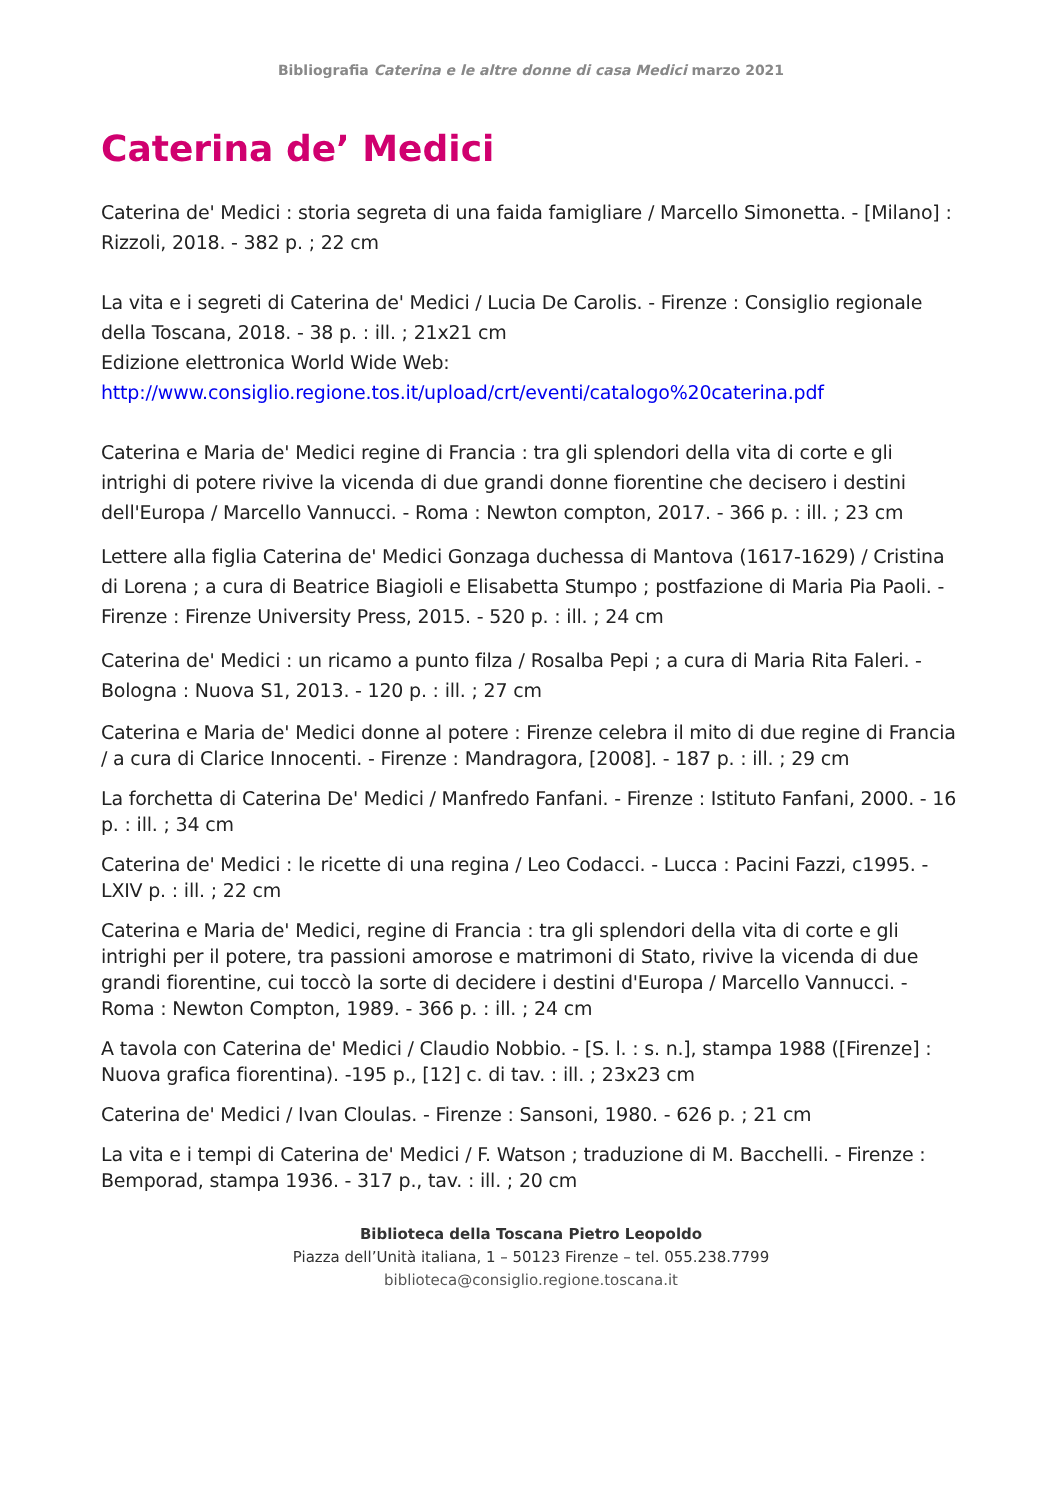Bibliografia Caterina e le altre donne di casa Medici marzo 2021
Caterina de’ Medici
Caterina de' Medici : storia segreta di una faida famigliare / Marcello Simonetta. - [Milano] : Rizzoli, 2018. - 382 p. ; 22 cm
La vita e i segreti di Caterina de' Medici / Lucia De Carolis. - Firenze : Consiglio regionale della Toscana, 2018. - 38 p. : ill. ; 21x21 cm
Edizione elettronica World Wide Web:
http://www.consiglio.regione.tos.it/upload/crt/eventi/catalogo%20caterina.pdf
Caterina e Maria de' Medici regine di Francia : tra gli splendori della vita di corte e gli intrighi di potere rivive la vicenda di due grandi donne fiorentine che decisero i destini dell'Europa / Marcello Vannucci. - Roma : Newton compton, 2017. - 366 p. : ill. ; 23 cm
Lettere alla figlia Caterina de' Medici Gonzaga duchessa di Mantova (1617-1629) / Cristina di Lorena ; a cura di Beatrice Biagioli e Elisabetta Stumpo ; postfazione di Maria Pia Paoli. - Firenze : Firenze University Press, 2015. - 520 p. : ill. ; 24 cm
Caterina de' Medici : un ricamo a punto filza / Rosalba Pepi ; a cura di Maria Rita Faleri. -Bologna : Nuova S1, 2013. - 120 p. : ill. ; 27 cm
Caterina e Maria de' Medici donne al potere : Firenze celebra il mito di due regine di Francia / a cura di Clarice Innocenti. - Firenze : Mandragora, [2008]. - 187 p. : ill. ; 29 cm
La forchetta di Caterina De' Medici / Manfredo Fanfani. - Firenze : Istituto Fanfani, 2000. - 16 p. : ill. ; 34 cm
Caterina de' Medici : le ricette di una regina / Leo Codacci. - Lucca : Pacini Fazzi, c1995. -LXIV p. : ill. ; 22 cm
Caterina e Maria de' Medici, regine di Francia : tra gli splendori della vita di corte e gli intrighi per il potere, tra passioni amorose e matrimoni di Stato, rivive la vicenda di due grandi fiorentine, cui toccò la sorte di decidere i destini d'Europa / Marcello Vannucci. - Roma : Newton Compton, 1989. - 366 p. : ill. ; 24 cm
A tavola con Caterina de' Medici / Claudio Nobbio. - [S. l. : s. n.], stampa 1988 ([Firenze] : Nuova grafica fiorentina). -195 p., [12] c. di tav. : ill. ; 23x23 cm
Caterina de' Medici / Ivan Cloulas. - Firenze : Sansoni, 1980. - 626 p. ; 21 cm
La vita e i tempi di Caterina de' Medici / F. Watson ; traduzione di M. Bacchelli. - Firenze : Bemporad, stampa 1936. - 317 p., tav. : ill. ; 20 cm
Biblioteca della Toscana Pietro Leopoldo
Piazza dell’Unità italiana, 1 – 50123 Firenze – tel. 055.238.7799
biblioteca@consiglio.regione.toscana.it